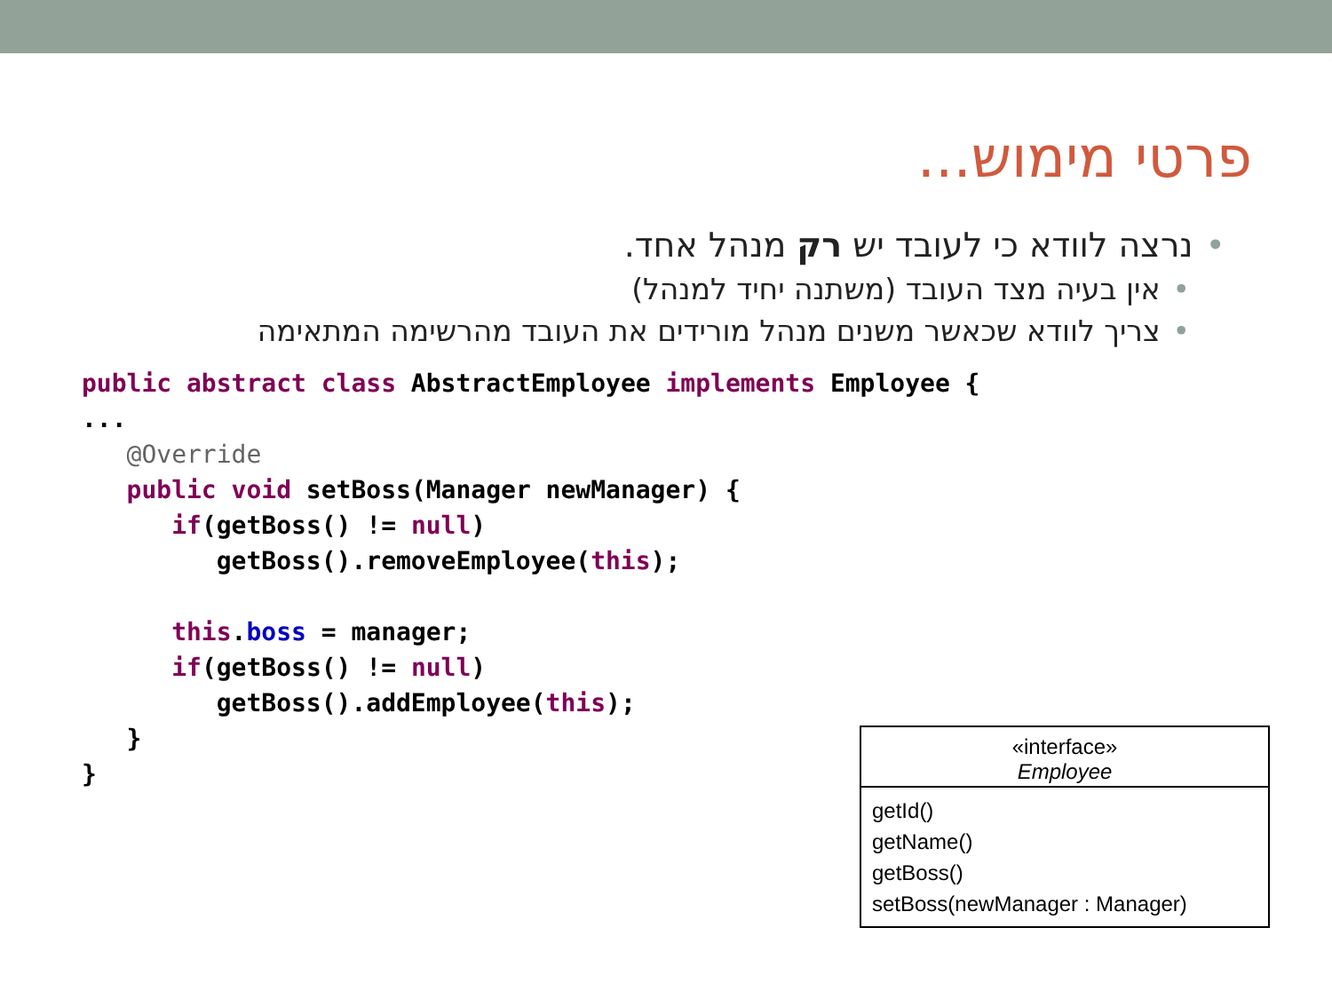פרטי מימוש...
•נרצה לוודא כי לעובד יש רק מנהל אחד.
•אין בעיה מצד העובד (משתנה יחיד למנהל)
•צריך לוודא שכאשר משנים מנהל מורידים את העובד מהרשימה המתאימה
public abstract class AbstractEmployee implements Employee {
...
   @Override
   public void setBoss(Manager newManager) {
      if(getBoss() != null)
         getBoss().removeEmployee(this);

      this.boss = manager;
      if(getBoss() != null)
         getBoss().addEmployee(this);
   }
}
«interface»
Employee
getId()
getName()
getBoss()
setBoss(newManager : Manager)